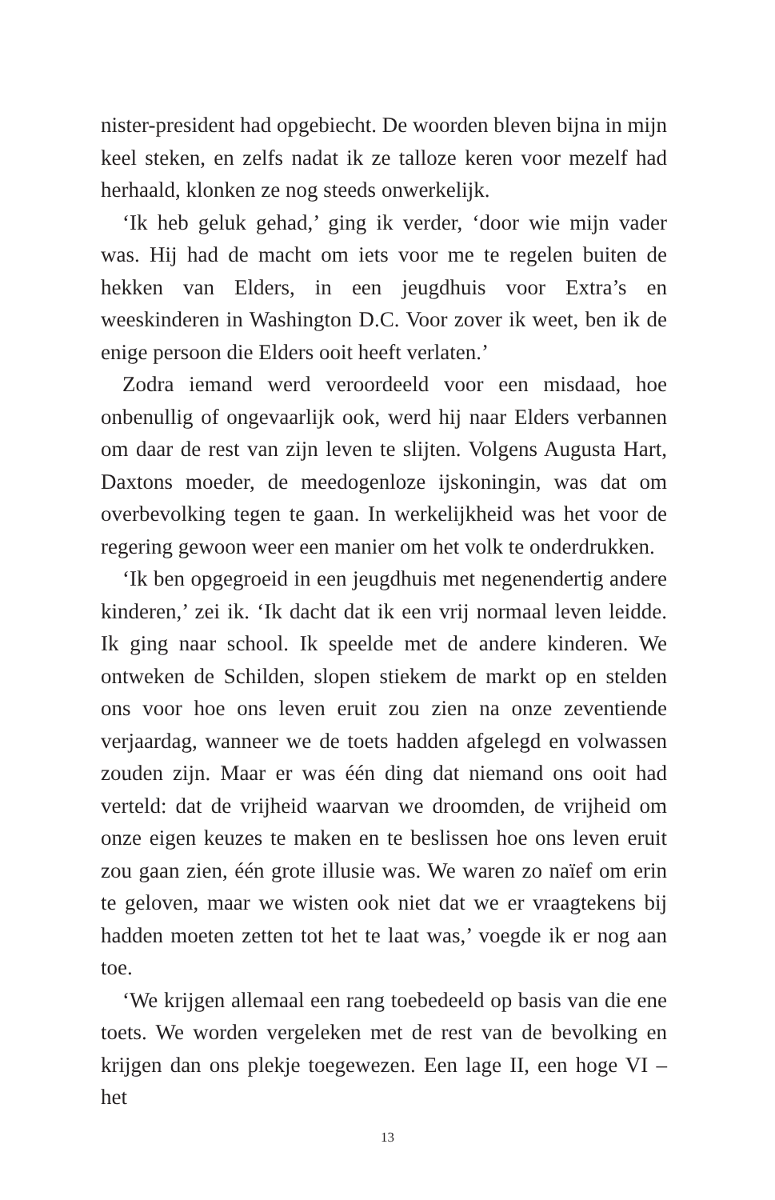nister-president had opgebiecht. De woorden bleven bijna in mijn keel steken, en zelfs nadat ik ze talloze keren voor mezelf had herhaald, klonken ze nog steeds onwerkelijk.
‘Ik heb geluk gehad,’ ging ik verder, ‘door wie mijn vader was. Hij had de macht om iets voor me te regelen buiten de hekken van Elders, in een jeugdhuis voor Extra’s en weeskinderen in Washington D.C. Voor zover ik weet, ben ik de enige persoon die Elders ooit heeft verlaten.’
Zodra iemand werd veroordeeld voor een misdaad, hoe onbenullig of ongevaarlijk ook, werd hij naar Elders verbannen om daar de rest van zijn leven te slijten. Volgens Augusta Hart, Daxtons moeder, de meedogenloze ijskoningin, was dat om overbevolking tegen te gaan. In werkelijkheid was het voor de regering gewoon weer een manier om het volk te onderdrukken.
‘Ik ben opgegroeid in een jeugdhuis met negenendertig andere kinderen,’ zei ik. ‘Ik dacht dat ik een vrij normaal leven leidde. Ik ging naar school. Ik speelde met de andere kinderen. We ontweken de Schilden, slopen stiekem de markt op en stelden ons voor hoe ons leven eruit zou zien na onze zeventiende verjaardag, wanneer we de toets hadden afgelegd en volwassen zouden zijn. Maar er was één ding dat niemand ons ooit had verteld: dat de vrijheid waarvan we droomden, de vrijheid om onze eigen keuzes te maken en te beslissen hoe ons leven eruit zou gaan zien, één grote illusie was. We waren zo naïef om erin te geloven, maar we wisten ook niet dat we er vraagtekens bij hadden moeten zetten tot het te laat was,’ voegde ik er nog aan toe.
‘We krijgen allemaal een rang toebedeeld op basis van die ene toets. We worden vergeleken met de rest van de bevolking en krijgen dan ons plekje toegewezen. Een lage II, een hoge VI – het
13